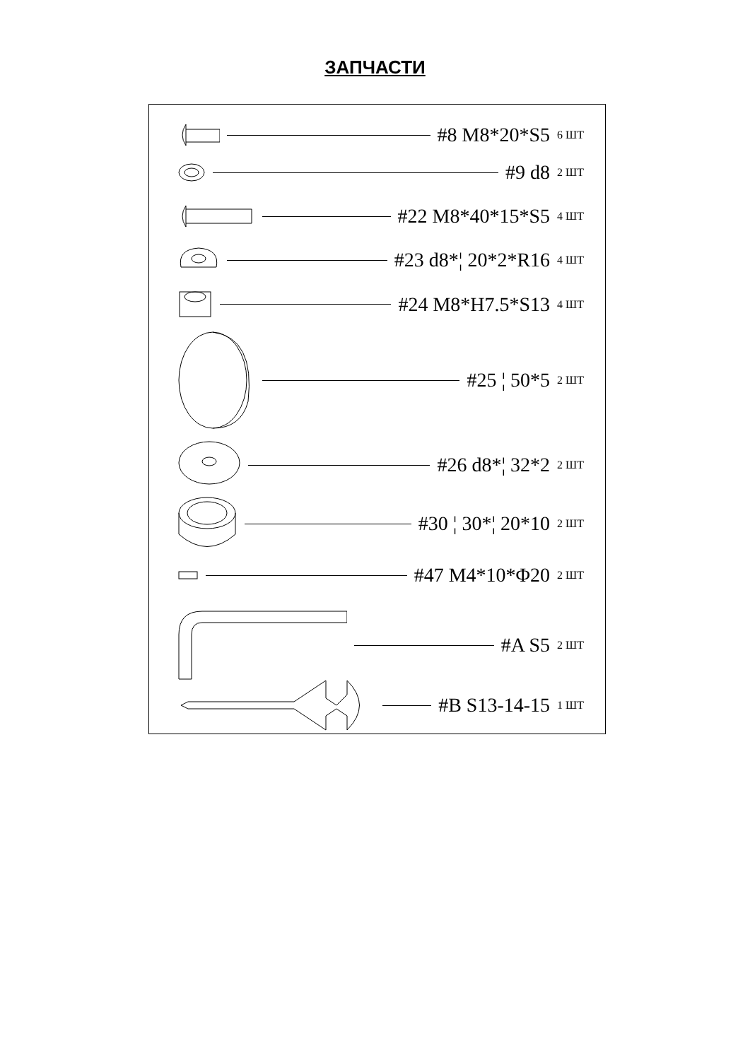ЗАПЧАСТИ
#8 M8*20*S5 6 ШТ
#9 d8 2 ШТ
#22 M8*40*15*S5 4 ШТ
#23 d8*¦ 20*2*R16 4 ШТ
#24 M8*H7.5*S13 4 ШТ
#25 ¦ 50*5 2 ШТ
#26 d8*¦ 32*2 2 ШТ
#30 ¦ 30*¦ 20*10 2 ШТ
#47 M4*10*Φ20 2 ШТ
#A S5 2 ШТ
#B S13-14-15 1 ШТ